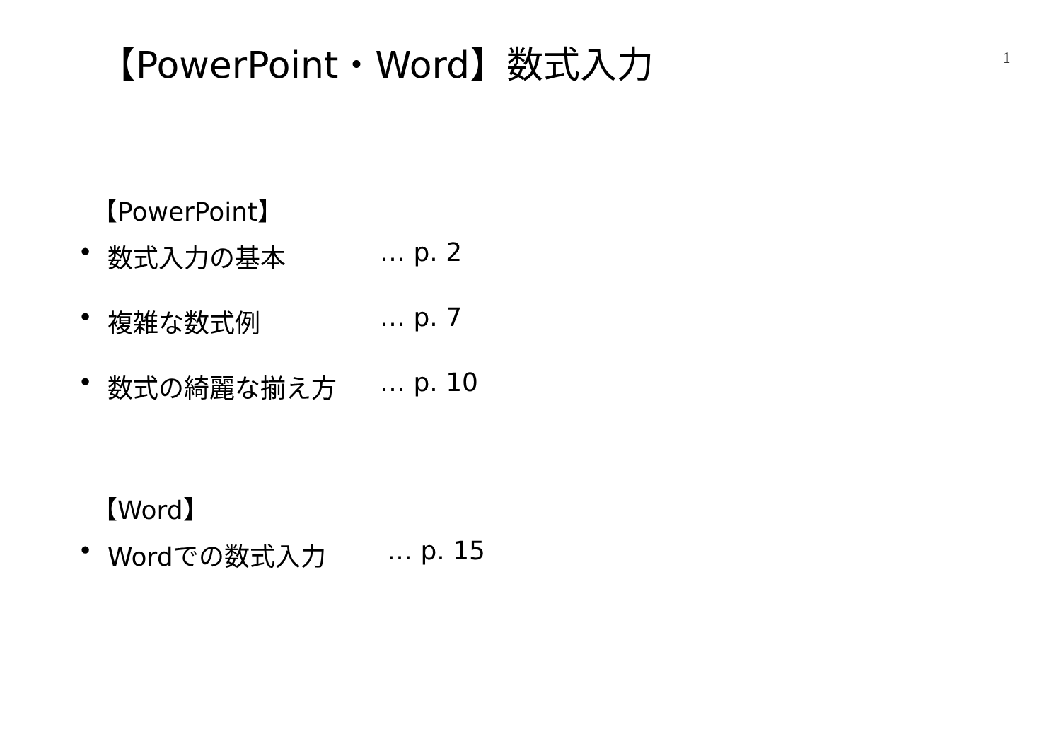【PowerPoint・Word】数式入力
1
【PowerPoint】
• 数式入力の基本 … p. 2
• 複雑な数式例 … p. 7
• 数式の綺麗な揃え方 … p. 10
【Word】
• Wordでの数式入力 … p. 15